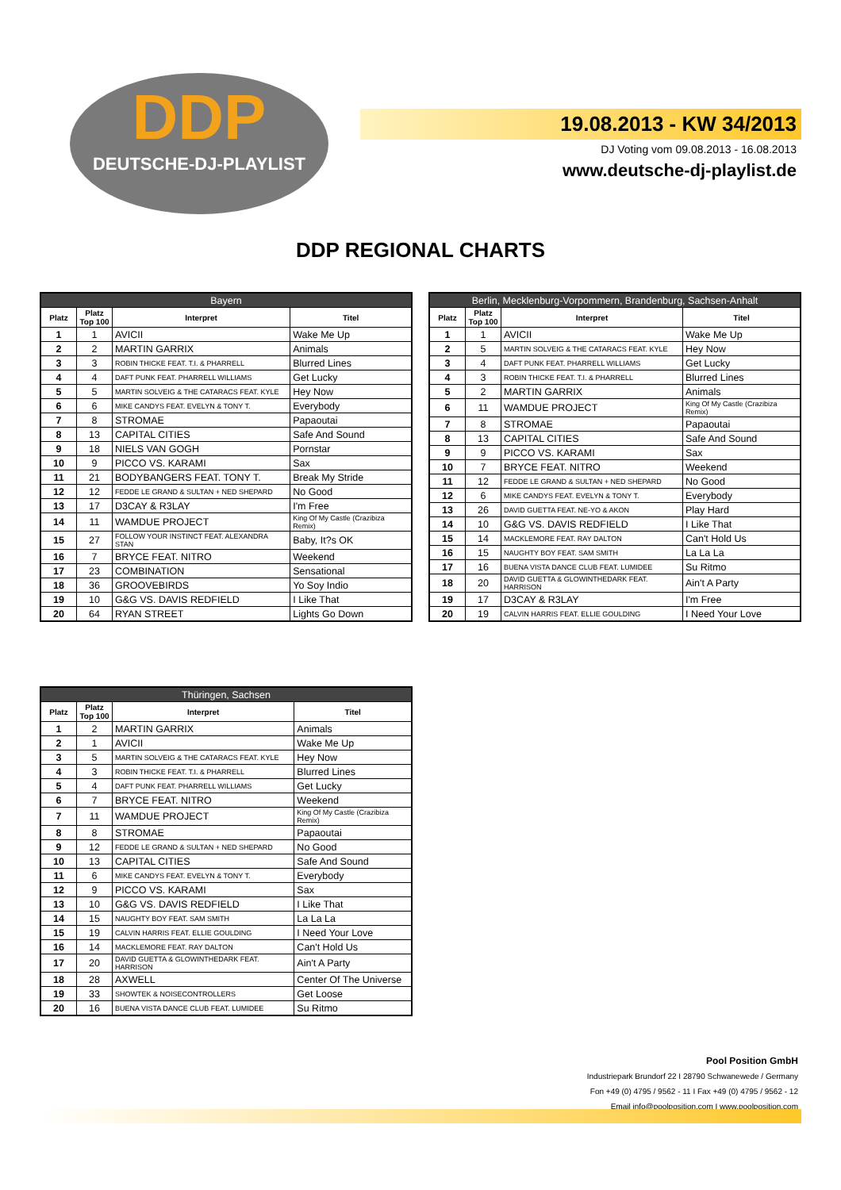DDP
DEUTSCHE-DJ-PLAYLIST
19.08.2013 - KW 34/2013
DJ Voting vom 09.08.2013 - 16.08.2013
www.deutsche-dj-playlist.de
DDP REGIONAL CHARTS
| Bayern | | | |
| --- | --- | --- | --- |
| Platz | Platz Top 100 | Interpret | Titel |
| 1 | 1 | AVICII | Wake Me Up |
| 2 | 2 | MARTIN GARRIX | Animals |
| 3 | 3 | ROBIN THICKE FEAT. T.I. & PHARRELL | Blurred Lines |
| 4 | 4 | DAFT PUNK FEAT. PHARRELL WILLIAMS | Get Lucky |
| 5 | 5 | MARTIN SOLVEIG & THE CATARACS FEAT. KYLE | Hey Now |
| 6 | 6 | MIKE CANDYS FEAT. EVELYN & TONY T. | Everybody |
| 7 | 8 | STROMAE | Papaoutai |
| 8 | 13 | CAPITAL CITIES | Safe And Sound |
| 9 | 18 | NIELS VAN GOGH | Pornstar |
| 10 | 9 | PICCO VS. KARAMI | Sax |
| 11 | 21 | BODYBANGERS FEAT. TONY T. | Break My Stride |
| 12 | 12 | FEDDE LE GRAND & SULTAN + NED SHEPARD | No Good |
| 13 | 17 | D3CAY & R3LAY | I'm Free |
| 14 | 11 | WAMDUE PROJECT | King Of My Castle (Crazibiza Remix) |
| 15 | 27 | FOLLOW YOUR INSTINCT FEAT. ALEXANDRA STAN | Baby, It?s OK |
| 16 | 7 | BRYCE FEAT. NITRO | Weekend |
| 17 | 23 | COMBINATION | Sensational |
| 18 | 36 | GROOVEBIRDS | Yo Soy Indio |
| 19 | 10 | G&G VS. DAVIS REDFIELD | I Like That |
| 20 | 64 | RYAN STREET | Lights Go Down |
| Berlin, Mecklenburg-Vorpommern, Brandenburg, Sachsen-Anhalt | | | |
| --- | --- | --- | --- |
| Platz | Platz Top 100 | Interpret | Titel |
| 1 | 1 | AVICII | Wake Me Up |
| 2 | 5 | MARTIN SOLVEIG & THE CATARACS FEAT. KYLE | Hey Now |
| 3 | 4 | DAFT PUNK FEAT. PHARRELL WILLIAMS | Get Lucky |
| 4 | 3 | ROBIN THICKE FEAT. T.I. & PHARRELL | Blurred Lines |
| 5 | 2 | MARTIN GARRIX | Animals |
| 6 | 11 | WAMDUE PROJECT | King Of My Castle (Crazibiza Remix) |
| 7 | 8 | STROMAE | Papaoutai |
| 8 | 13 | CAPITAL CITIES | Safe And Sound |
| 9 | 9 | PICCO VS. KARAMI | Sax |
| 10 | 7 | BRYCE FEAT. NITRO | Weekend |
| 11 | 12 | FEDDE LE GRAND & SULTAN + NED SHEPARD | No Good |
| 12 | 6 | MIKE CANDYS FEAT. EVELYN & TONY T. | Everybody |
| 13 | 26 | DAVID GUETTA FEAT. NE-YO & AKON | Play Hard |
| 14 | 10 | G&G VS. DAVIS REDFIELD | I Like That |
| 15 | 14 | MACKLEMORE FEAT. RAY DALTON | Can't Hold Us |
| 16 | 15 | NAUGHTY BOY FEAT. SAM SMITH | La La La |
| 17 | 16 | BUENA VISTA DANCE CLUB FEAT. LUMIDEE | Su Ritmo |
| 18 | 20 | DAVID GUETTA & GLOWINTHEDARK FEAT. HARRISON | Ain't A Party |
| 19 | 17 | D3CAY & R3LAY | I'm Free |
| 20 | 19 | CALVIN HARRIS FEAT. ELLIE GOULDING | I Need Your Love |
| Thüringen, Sachsen | | | |
| --- | --- | --- | --- |
| Platz | Platz Top 100 | Interpret | Titel |
| 1 | 2 | MARTIN GARRIX | Animals |
| 2 | 1 | AVICII | Wake Me Up |
| 3 | 5 | MARTIN SOLVEIG & THE CATARACS FEAT. KYLE | Hey Now |
| 4 | 3 | ROBIN THICKE FEAT. T.I. & PHARRELL | Blurred Lines |
| 5 | 4 | DAFT PUNK FEAT. PHARRELL WILLIAMS | Get Lucky |
| 6 | 7 | BRYCE FEAT. NITRO | Weekend |
| 7 | 11 | WAMDUE PROJECT | King Of My Castle (Crazibiza Remix) |
| 8 | 8 | STROMAE | Papaoutai |
| 9 | 12 | FEDDE LE GRAND & SULTAN + NED SHEPARD | No Good |
| 10 | 13 | CAPITAL CITIES | Safe And Sound |
| 11 | 6 | MIKE CANDYS FEAT. EVELYN & TONY T. | Everybody |
| 12 | 9 | PICCO VS. KARAMI | Sax |
| 13 | 10 | G&G VS. DAVIS REDFIELD | I Like That |
| 14 | 15 | NAUGHTY BOY FEAT. SAM SMITH | La La La |
| 15 | 19 | CALVIN HARRIS FEAT. ELLIE GOULDING | I Need Your Love |
| 16 | 14 | MACKLEMORE FEAT. RAY DALTON | Can't Hold Us |
| 17 | 20 | DAVID GUETTA & GLOWINTHEDARK FEAT. HARRISON | Ain't A Party |
| 18 | 28 | AXWELL | Center Of The Universe |
| 19 | 33 | SHOWTEK & NOISECONTROLLERS | Get Loose |
| 20 | 16 | BUENA VISTA DANCE CLUB FEAT. LUMIDEE | Su Ritmo |
Pool Position GmbH
Industriepark Brundorf 22 I 28790 Schwanewede / Germany
Fon +49 (0) 4795 / 9562 - 11 I Fax +49 (0) 4795 / 9562 - 12
Email info@poolposition.com I www.poolposition.com